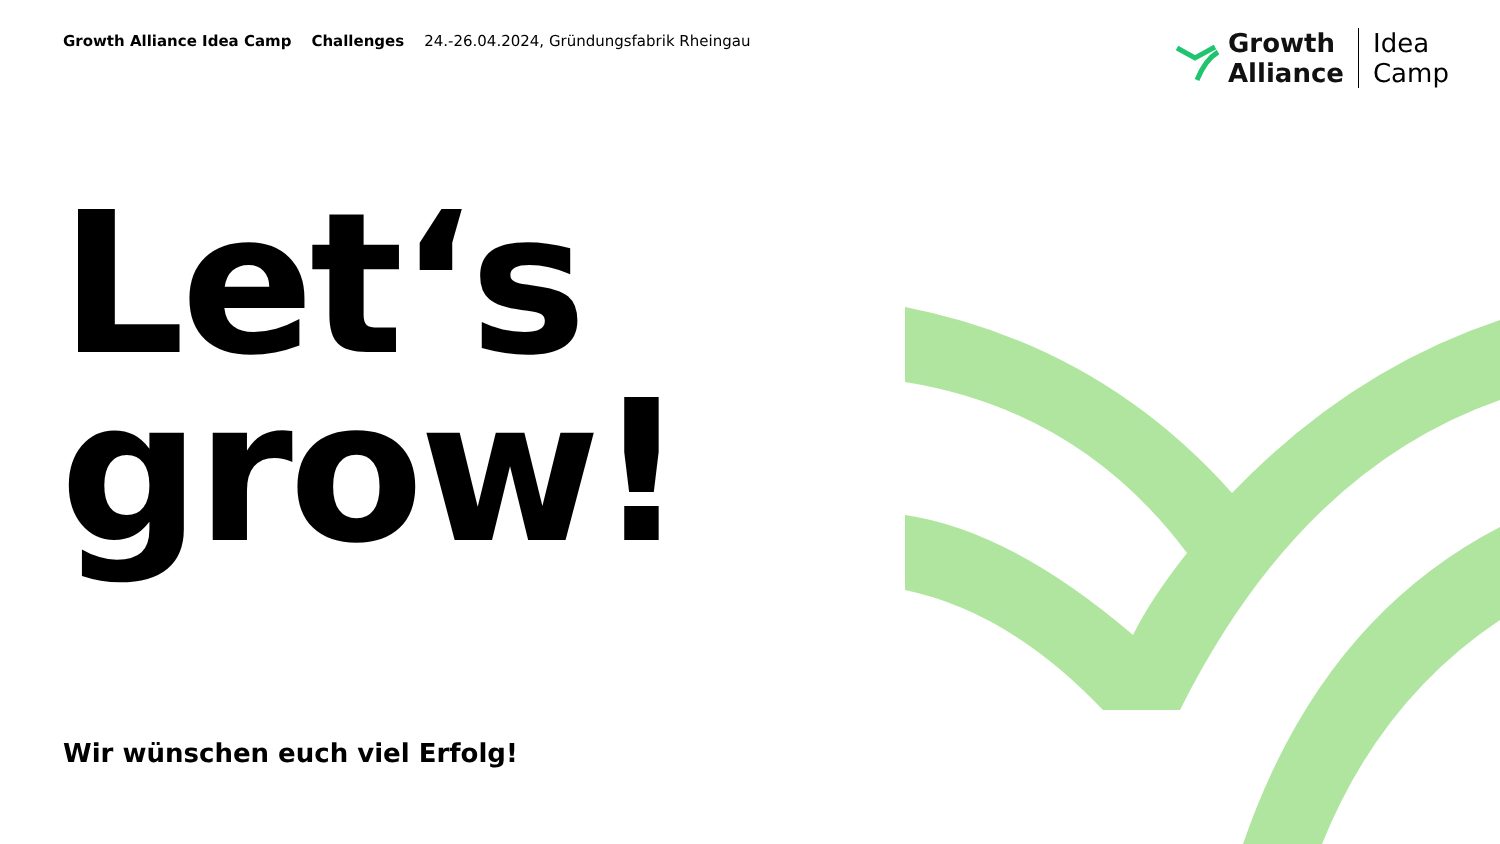Growth Alliance Idea Camp Challenges 24.-26.04.2024, Gründungsfabrik Rheingau
Growth
Alliance
Idea
Camp
Let‘s
grow!
Wir wünschen euch viel Erfolg!